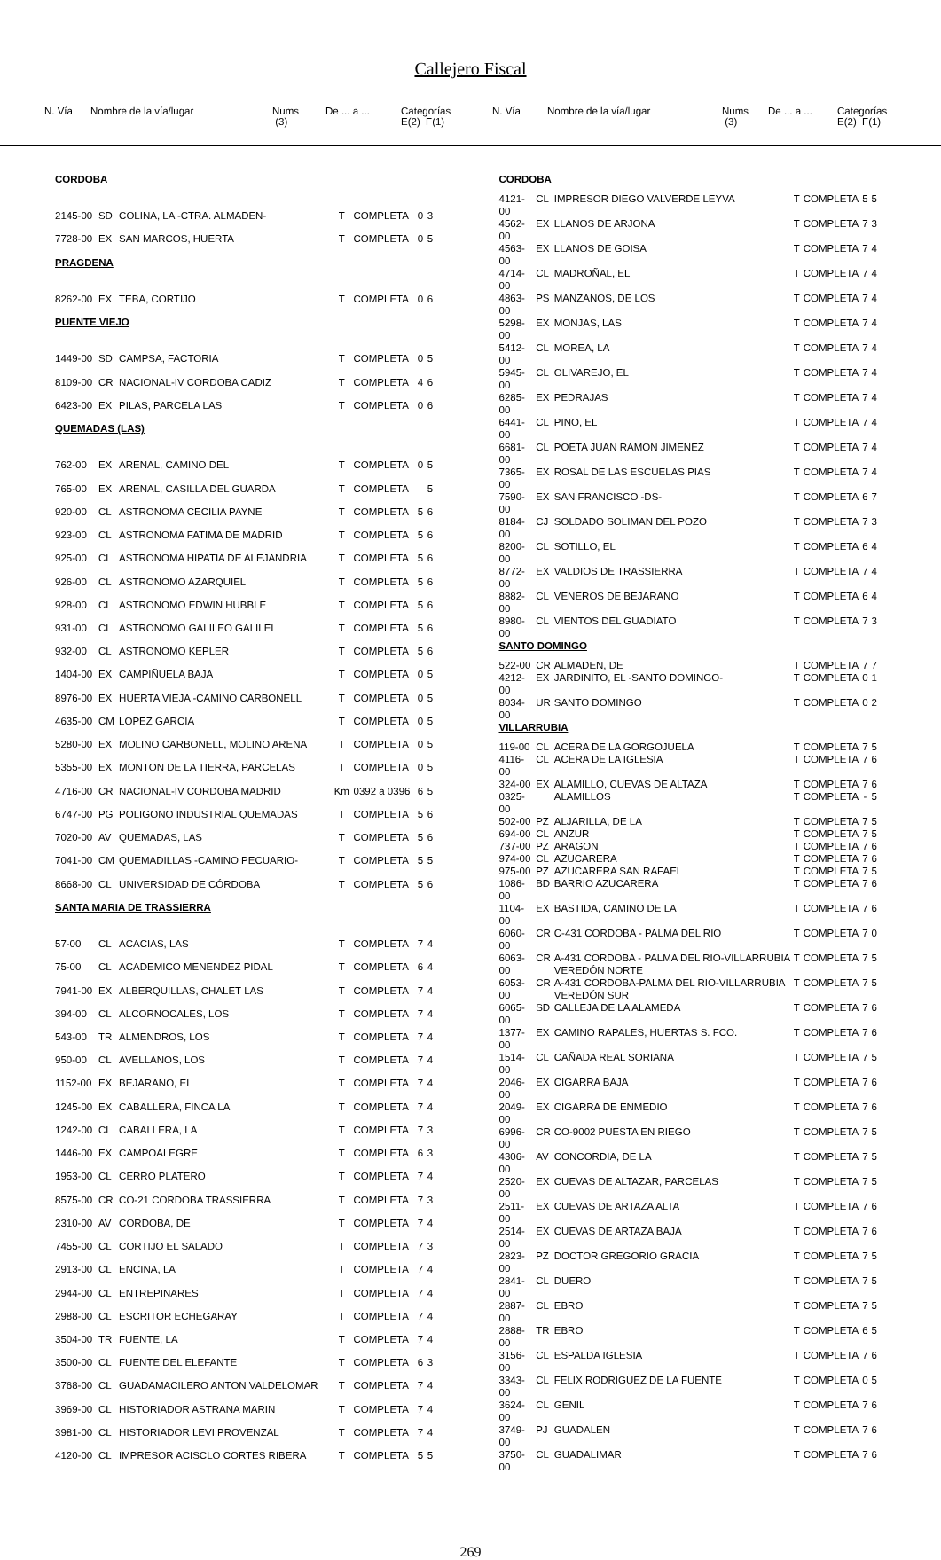Callejero Fiscal
N. Vía Nombre de la vía/lugar Nums
(3) De ... a ... Categorías
E(2) F(1)
N. Vía Nombre de la vía/lugar Nums
(3) De ... a ... Categorías
E(2) F(1)
| CORDOBA | | | | | | |
| 2145-00 | SD | COLINA, LA -CTRA. ALMADEN- | T | COMPLETA | 0 | 3 |
| 7728-00 | EX | SAN MARCOS, HUERTA | T | COMPLETA | 0 | 5 |
| PRAGDENA | | | | | | |
| 8262-00 | EX | TEBA, CORTIJO | T | COMPLETA | 0 | 6 |
| PUENTE VIEJO | | | | | | |
| 1449-00 | SD | CAMPSA, FACTORIA | T | COMPLETA | 0 | 5 |
| 8109-00 | CR | NACIONAL-IV CORDOBA CADIZ | T | COMPLETA | 4 | 6 |
| 6423-00 | EX | PILAS, PARCELA LAS | T | COMPLETA | 0 | 6 |
| QUEMADAS (LAS) | | | | | | |
| 762-00 | EX | ARENAL, CAMINO DEL | T | COMPLETA | 0 | 5 |
| 765-00 | EX | ARENAL, CASILLA DEL GUARDA | T | COMPLETA | | 5 |
| 920-00 | CL | ASTRONOMA CECILIA PAYNE | T | COMPLETA | 5 | 6 |
| 923-00 | CL | ASTRONOMA FATIMA DE MADRID | T | COMPLETA | 5 | 6 |
| 925-00 | CL | ASTRONOMA HIPATIA DE ALEJANDRIA | T | COMPLETA | 5 | 6 |
| 926-00 | CL | ASTRONOMO AZARQUIEL | T | COMPLETA | 5 | 6 |
| 928-00 | CL | ASTRONOMO EDWIN HUBBLE | T | COMPLETA | 5 | 6 |
| 931-00 | CL | ASTRONOMO GALILEO GALILEI | T | COMPLETA | 5 | 6 |
| 932-00 | CL | ASTRONOMO KEPLER | T | COMPLETA | 5 | 6 |
| 1404-00 | EX | CAMPIÑUELA BAJA | T | COMPLETA | 0 | 5 |
| 8976-00 | EX | HUERTA VIEJA -CAMINO CARBONELL | T | COMPLETA | 0 | 5 |
| 4635-00 | CM | LOPEZ GARCIA | T | COMPLETA | 0 | 5 |
| 5280-00 | EX | MOLINO CARBONELL, MOLINO ARENA | T | COMPLETA | 0 | 5 |
| 5355-00 | EX | MONTON DE LA TIERRA, PARCELAS | T | COMPLETA | 0 | 5 |
| 4716-00 | CR | NACIONAL-IV CORDOBA MADRID | Km | 0392 a 0396 | 6 | 5 |
| 6747-00 | PG | POLIGONO INDUSTRIAL QUEMADAS | T | COMPLETA | 5 | 6 |
| 7020-00 | AV | QUEMADAS, LAS | T | COMPLETA | 5 | 6 |
| 7041-00 | CM | QUEMADILLAS -CAMINO PECUARIO- | T | COMPLETA | 5 | 5 |
| 8668-00 | CL | UNIVERSIDAD DE CÓRDOBA | T | COMPLETA | 5 | 6 |
| SANTA MARIA DE TRASSIERRA | | | | | | |
| 57-00 | CL | ACACIAS, LAS | T | COMPLETA | 7 | 4 |
| 75-00 | CL | ACADEMICO MENENDEZ PIDAL | T | COMPLETA | 6 | 4 |
| 7941-00 | EX | ALBERQUILLAS, CHALET LAS | T | COMPLETA | 7 | 4 |
| 394-00 | CL | ALCORNOCALES, LOS | T | COMPLETA | 7 | 4 |
| 543-00 | TR | ALMENDROS, LOS | T | COMPLETA | 7 | 4 |
| 950-00 | CL | AVELLANOS, LOS | T | COMPLETA | 7 | 4 |
| 1152-00 | EX | BEJARANO, EL | T | COMPLETA | 7 | 4 |
| 1245-00 | EX | CABALLERA, FINCA LA | T | COMPLETA | 7 | 4 |
| 1242-00 | CL | CABALLERA, LA | T | COMPLETA | 7 | 3 |
| 1446-00 | EX | CAMPOALEGRE | T | COMPLETA | 6 | 3 |
| 1953-00 | CL | CERRO PLATERO | T | COMPLETA | 7 | 4 |
| 8575-00 | CR | CO-21 CORDOBA TRASSIERRA | T | COMPLETA | 7 | 3 |
| 2310-00 | AV | CORDOBA, DE | T | COMPLETA | 7 | 4 |
| 7455-00 | CL | CORTIJO EL SALADO | T | COMPLETA | 7 | 3 |
| 2913-00 | CL | ENCINA, LA | T | COMPLETA | 7 | 4 |
| 2944-00 | CL | ENTREPINARES | T | COMPLETA | 7 | 4 |
| 2988-00 | CL | ESCRITOR ECHEGARAY | T | COMPLETA | 7 | 4 |
| 3504-00 | TR | FUENTE, LA | T | COMPLETA | 7 | 4 |
| 3500-00 | CL | FUENTE DEL ELEFANTE | T | COMPLETA | 6 | 3 |
| 3768-00 | CL | GUADAMACILERO ANTON VALDELOMAR | T | COMPLETA | 7 | 4 |
| 3969-00 | CL | HISTORIADOR ASTRANA MARIN | T | COMPLETA | 7 | 4 |
| 3981-00 | CL | HISTORIADOR LEVI PROVENZAL | T | COMPLETA | 7 | 4 |
| 4120-00 | CL | IMPRESOR ACISCLO CORTES RIBERA | T | COMPLETA | 5 | 5 |
| CORDOBA | | | | | | |
| 4121-00 | CL | IMPRESOR DIEGO VALVERDE LEYVA | T | COMPLETA | 5 | 5 |
| 4562-00 | EX | LLANOS DE ARJONA | T | COMPLETA | 7 | 3 |
| 4563-00 | EX | LLANOS DE GOISA | T | COMPLETA | 7 | 4 |
| 4714-00 | CL | MADROÑAL, EL | T | COMPLETA | 7 | 4 |
| 4863-00 | PS | MANZANOS, DE LOS | T | COMPLETA | 7 | 4 |
| 5298-00 | EX | MONJAS, LAS | T | COMPLETA | 7 | 4 |
| 5412-00 | CL | MOREA, LA | T | COMPLETA | 7 | 4 |
| 5945-00 | CL | OLIVAREJO, EL | T | COMPLETA | 7 | 4 |
| 6285-00 | EX | PEDRAJAS | T | COMPLETA | 7 | 4 |
| 6441-00 | CL | PINO, EL | T | COMPLETA | 7 | 4 |
| 6681-00 | CL | POETA JUAN RAMON JIMENEZ | T | COMPLETA | 7 | 4 |
| 7365-00 | EX | ROSAL DE LAS ESCUELAS PIAS | T | COMPLETA | 7 | 4 |
| 7590-00 | EX | SAN FRANCISCO -DS- | T | COMPLETA | 6 | 7 |
| 8184-00 | CJ | SOLDADO SOLIMAN DEL POZO | T | COMPLETA | 7 | 3 |
| 8200-00 | CL | SOTILLO, EL | T | COMPLETA | 6 | 4 |
| 8772-00 | EX | VALDIOS DE TRASSIERRA | T | COMPLETA | 7 | 4 |
| 8882-00 | CL | VENEROS DE BEJARANO | T | COMPLETA | 6 | 4 |
| 8980-00 | CL | VIENTOS DEL GUADIATO | T | COMPLETA | 7 | 3 |
| SANTO DOMINGO | | | | | | |
| 522-00 | CR | ALMADEN, DE | T | COMPLETA | 7 | 7 |
| 4212-00 | EX | JARDINITO, EL -SANTO DOMINGO- | T | COMPLETA | 0 | 1 |
| 8034-00 | UR | SANTO DOMINGO | T | COMPLETA | 0 | 2 |
| VILLARRUBIA | | | | | | |
| 119-00 | CL | ACERA DE LA GORGOJUELA | T | COMPLETA | 7 | 5 |
| 4116-00 | CL | ACERA DE LA IGLESIA | T | COMPLETA | 7 | 6 |
| 324-00 | EX | ALAMILLO, CUEVAS DE ALTAZA | T | COMPLETA | 7 | 6 |
| 0325-00 | | ALAMILLOS | T | COMPLETA | - | 5 |
| 502-00 | PZ | ALJARILLA, DE LA | T | COMPLETA | 7 | 5 |
| 694-00 | CL | ANZUR | T | COMPLETA | 7 | 5 |
| 737-00 | PZ | ARAGON | T | COMPLETA | 7 | 6 |
| 974-00 | CL | AZUCARERA | T | COMPLETA | 7 | 6 |
| 975-00 | PZ | AZUCARERA SAN RAFAEL | T | COMPLETA | 7 | 5 |
| 1086-00 | BD | BARRIO AZUCARERA | T | COMPLETA | 7 | 6 |
| 1104-00 | EX | BASTIDA, CAMINO DE LA | T | COMPLETA | 7 | 6 |
| 6060-00 | CR | C-431 CORDOBA - PALMA DEL RIO | T | COMPLETA | 7 | 0 |
| 6063-00 | CR | A-431 CORDOBA - PALMA DEL RIO-VILLARRUBIA VEREDÓN NORTE | T | COMPLETA | 7 | 5 |
| 6053-00 | CR | A-431 CORDOBA-PALMA DEL RIO-VILLARRUBIA VEREDÓN SUR | T | COMPLETA | 7 | 5 |
| 6065-00 | SD | CALLEJA DE LA ALAMEDA | T | COMPLETA | 7 | 6 |
| 1377-00 | EX | CAMINO RAPALES, HUERTAS S. FCO. | T | COMPLETA | 7 | 6 |
| 1514-00 | CL | CAÑADA REAL SORIANA | T | COMPLETA | 7 | 5 |
| 2046-00 | EX | CIGARRA BAJA | T | COMPLETA | 7 | 6 |
| 2049-00 | EX | CIGARRA DE ENMEDIO | T | COMPLETA | 7 | 6 |
| 6996-00 | CR | CO-9002 PUESTA EN RIEGO | T | COMPLETA | 7 | 5 |
| 4306-00 | AV | CONCORDIA, DE LA | T | COMPLETA | 7 | 5 |
| 2520-00 | EX | CUEVAS DE ALTAZAR, PARCELAS | T | COMPLETA | 7 | 5 |
| 2511-00 | EX | CUEVAS DE ARTAZA ALTA | T | COMPLETA | 7 | 6 |
| 2514-00 | EX | CUEVAS DE ARTAZA BAJA | T | COMPLETA | 7 | 6 |
| 2823-00 | PZ | DOCTOR GREGORIO GRACIA | T | COMPLETA | 7 | 5 |
| 2841-00 | CL | DUERO | T | COMPLETA | 7 | 5 |
| 2887-00 | CL | EBRO | T | COMPLETA | 7 | 5 |
| 2888-00 | TR | EBRO | T | COMPLETA | 6 | 5 |
| 3156-00 | CL | ESPALDA IGLESIA | T | COMPLETA | 7 | 6 |
| 3343-00 | CL | FELIX RODRIGUEZ DE LA FUENTE | T | COMPLETA | 0 | 5 |
| 3624-00 | CL | GENIL | T | COMPLETA | 7 | 6 |
| 3749-00 | PJ | GUADALEN | T | COMPLETA | 7 | 6 |
| 3750-00 | CL | GUADALIMAR | T | COMPLETA | 7 | 6 |
269